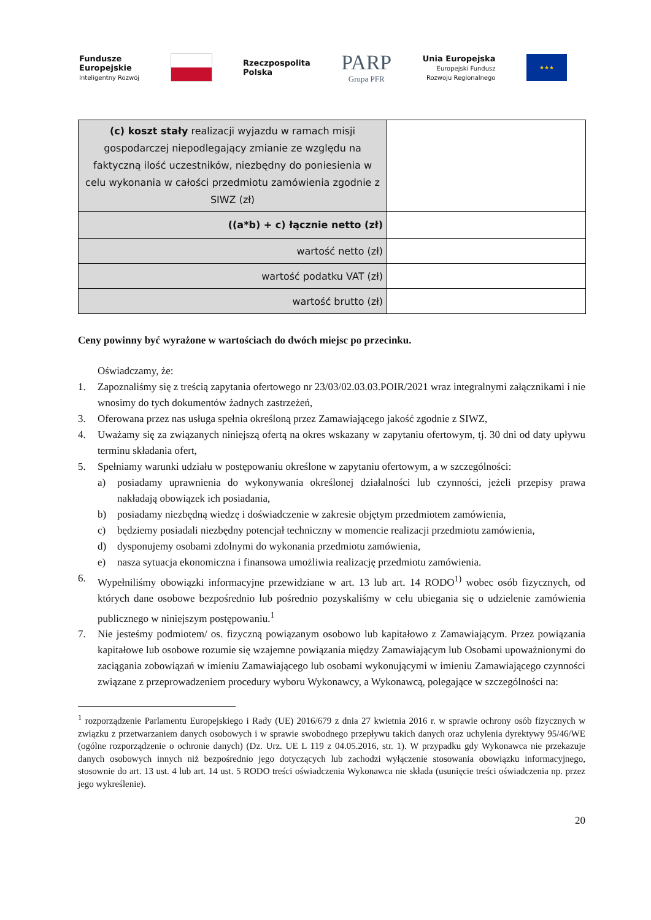Fundusze
Europejskie
Inteligentny Rozwój
Rzeczpospolita
Polska
PARP
Grupa PFR
Unia Europejska
Europejski Fundusz
Rozwoju Regionalnego
★★★
| (c) koszt stały realizacji wyjazdu w ramach misji gospodarczej niepodlegający zmianie ze względu na faktyczną ilość uczestników, niezbędny do poniesienia w celu wykonania w całości przedmiotu zamówienia zgodnie z SIWZ (zł) | |
| ((a*b) + c) łącznie netto (zł) | |
| wartość netto (zł) | |
| wartość podatku VAT (zł) | |
| wartość brutto (zł) | |
Ceny powinny być wyrażone w wartościach do dwóch miejsc po przecinku.
Oświadczamy, że:
1. Zapoznaliśmy się z treścią zapytania ofertowego nr 23/03/02.03.03.POIR/2021 wraz integralnymi załącznikami i nie wnosimy do tych dokumentów żadnych zastrzeżeń,
3. Oferowana przez nas usługa spełnia określoną przez Zamawiającego jakość zgodnie z SIWZ,
4. Uważamy się za związanych niniejszą ofertą na okres wskazany w zapytaniu ofertowym, tj. 30 dni od daty upływu terminu składania ofert,
5. Spełniamy warunki udziału w postępowaniu określone w zapytaniu ofertowym, a w szczególności:
a) posiadamy uprawnienia do wykonywania określonej działalności lub czynności, jeżeli przepisy prawa nakładają obowiązek ich posiadania,
b) posiadamy niezbędną wiedzę i doświadczenie w zakresie objętym przedmiotem zamówienia,
c) będziemy posiadali niezbędny potencjał techniczny w momencie realizacji przedmiotu zamówienia,
d) dysponujemy osobami zdolnymi do wykonania przedmiotu zamówienia,
e) nasza sytuacja ekonomiczna i finansowa umożliwia realizację przedmiotu zamówienia.
6. Wypełniliśmy obowiązki informacyjne przewidziane w art. 13 lub art. 14 RODO<sup>1)</sup> wobec osób fizycznych, od których dane osobowe bezpośrednio lub pośrednio pozyskaliśmy w celu ubiegania się o udzielenie zamówienia publicznego w niniejszym postępowaniu.<sup>1</sup>
7. Nie jesteśmy podmiotem/ os. fizyczną powiązanym osobowo lub kapitałowo z Zamawiającym. Przez powiązania kapitałowe lub osobowe rozumie się wzajemne powiązania między Zamawiającym lub Osobami upoważnionymi do zaciągania zobowiązań w imieniu Zamawiającego lub osobami wykonującymi w imieniu Zamawiającego czynności związane z przeprowadzeniem procedury wyboru Wykonawcy, a Wykonawcą, polegające w szczególności na:
<sup>1</sup> rozporządzenie Parlamentu Europejskiego i Rady (UE) 2016/679 z dnia 27 kwietnia 2016 r. w sprawie ochrony osób fizycznych w związku z przetwarzaniem danych osobowych i w sprawie swobodnego przepływu takich danych oraz uchylenia dyrektywy 95/46/WE (ogólne rozporządzenie o ochronie danych) (Dz. Urz. UE L 119 z 04.05.2016, str. 1). W przypadku gdy Wykonawca nie przekazuje danych osobowych innych niż bezpośrednio jego dotyczących lub zachodzi wyłączenie stosowania obowiązku informacyjnego, stosownie do art. 13 ust. 4 lub art. 14 ust. 5 RODO treści oświadczenia Wykonawca nie składa (usunięcie treści oświadczenia np. przez jego wykreślenie).
20